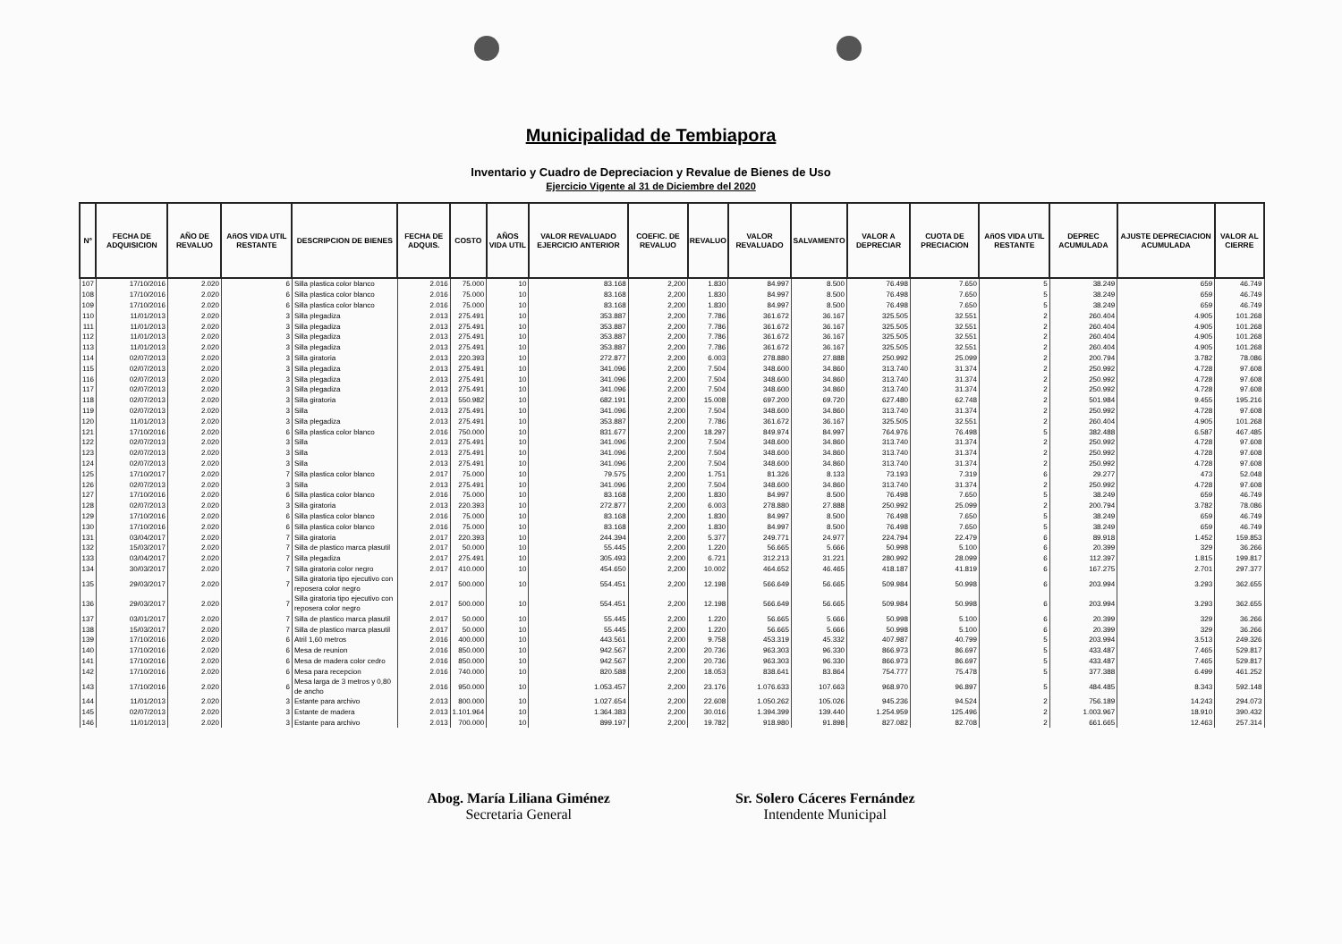Municipalidad de Tembiapora
Inventario y Cuadro de Depreciacion y Revalue de Bienes de Uso
Ejercicio Vigente al 31 de Diciembre del 2020
| Nº | FECHA DE ADQUISICION | AÑO DE REVALUO | AñOS VIDA UTIL RESTANTE | DESCRIPCION DE BIENES | FECHA DE ADQUIS. | COSTO | AÑOS VIDA UTIL | VALOR REVALUADO EJERCICIO ANTERIOR | COEFIC. DE REVALUO | REVALUO | VALOR REVALUADO | SALVAMENTO | VALOR A DEPRECIAR | CUOTA DE PRECIACION | AñOS VIDA UTIL RESTANTE | DEPREC ACUMULADA | AJUSTE DEPRECIACION ACUMULADA | VALOR AL CIERRE |
| --- | --- | --- | --- | --- | --- | --- | --- | --- | --- | --- | --- | --- | --- | --- | --- | --- | --- | --- |
| 107 | 17/10/2016 | 2.020 | 6 | Silla plastica color blanco | 2.016 | 75.000 | 10 | 83.168 | 2,200 | 1.830 | 84.997 | 8.500 | 76.498 | 7.650 | 5 | 38.249 | 659 | 46.749 |
| 108 | 17/10/2016 | 2.020 | 6 | Silla plastica color blanco | 2.016 | 75.000 | 10 | 83.168 | 2,200 | 1.830 | 84.997 | 8.500 | 76.498 | 7.650 | 5 | 38.249 | 659 | 46.749 |
| 109 | 17/10/2016 | 2.020 | 6 | Silla plastica color blanco | 2.016 | 75.000 | 10 | 83.168 | 2,200 | 1.830 | 84.997 | 8.500 | 76.498 | 7.650 | 5 | 38.249 | 659 | 46.749 |
| 110 | 11/01/2013 | 2.020 | 3 | Silla plegadiza | 2.013 | 275.491 | 10 | 353.887 | 2,200 | 7.786 | 361.672 | 36.167 | 325.505 | 32.551 | 2 | 260.404 | 4.905 | 101.268 |
| 111 | 11/01/2013 | 2.020 | 3 | Silla plegadiza | 2.013 | 275.491 | 10 | 353.887 | 2,200 | 7.786 | 361.672 | 36.167 | 325.505 | 32.551 | 2 | 260.404 | 4.905 | 101.268 |
| 112 | 11/01/2013 | 2.020 | 3 | Silla plegadiza | 2.013 | 275.491 | 10 | 353.887 | 2,200 | 7.786 | 361.672 | 36.167 | 325.505 | 32.551 | 2 | 260.404 | 4.905 | 101.268 |
| 113 | 11/01/2013 | 2.020 | 3 | Silla plegadiza | 2.013 | 275.491 | 10 | 353.887 | 2,200 | 7.786 | 361.672 | 36.167 | 325.505 | 32.551 | 2 | 260.404 | 4.905 | 101.268 |
| 114 | 02/07/2013 | 2.020 | 3 | Silla giratoria | 2.013 | 220.393 | 10 | 272.877 | 2,200 | 6.003 | 278.880 | 27.888 | 250.992 | 25.099 | 2 | 200.794 | 3.782 | 78.086 |
| 115 | 02/07/2013 | 2.020 | 3 | Silla plegadiza | 2.013 | 275.491 | 10 | 341.096 | 2,200 | 7.504 | 348.600 | 34.860 | 313.740 | 31.374 | 2 | 250.992 | 4.728 | 97.608 |
| 116 | 02/07/2013 | 2.020 | 3 | Silla plegadiza | 2.013 | 275.491 | 10 | 341.096 | 2,200 | 7.504 | 348.600 | 34.860 | 313.740 | 31.374 | 2 | 250.992 | 4.728 | 97.608 |
| 117 | 02/07/2013 | 2.020 | 3 | Silla plegadiza | 2.013 | 275.491 | 10 | 341.096 | 2,200 | 7.504 | 348.600 | 34.860 | 313.740 | 31.374 | 2 | 250.992 | 4.728 | 97.608 |
| 118 | 02/07/2013 | 2.020 | 3 | Silla giratoria | 2.013 | 550.982 | 10 | 682.191 | 2,200 | 15.008 | 697.200 | 69.720 | 627.480 | 62.748 | 2 | 501.984 | 9.455 | 195.216 |
| 119 | 02/07/2013 | 2.020 | 3 | Silla | 2.013 | 275.491 | 10 | 341.096 | 2,200 | 7.504 | 348.600 | 34.860 | 313.740 | 31.374 | 2 | 250.992 | 4.728 | 97.608 |
| 120 | 11/01/2013 | 2.020 | 3 | Silla plegadiza | 2.013 | 275.491 | 10 | 353.887 | 2,200 | 7.786 | 361.672 | 36.167 | 325.505 | 32.551 | 2 | 260.404 | 4.905 | 101.268 |
| 121 | 17/10/2016 | 2.020 | 6 | Silla plastica color blanco | 2.016 | 750.000 | 10 | 831.677 | 2,200 | 18.297 | 849.974 | 84.997 | 764.976 | 76.498 | 5 | 382.488 | 6.587 | 467.485 |
| 122 | 02/07/2013 | 2.020 | 3 | Silla | 2.013 | 275.491 | 10 | 341.096 | 2,200 | 7.504 | 348.600 | 34.860 | 313.740 | 31.374 | 2 | 250.992 | 4.728 | 97.608 |
| 123 | 02/07/2013 | 2.020 | 3 | Silla | 2.013 | 275.491 | 10 | 341.096 | 2,200 | 7.504 | 348.600 | 34.860 | 313.740 | 31.374 | 2 | 250.992 | 4.728 | 97.608 |
| 124 | 02/07/2013 | 2.020 | 3 | Silla | 2.013 | 275.491 | 10 | 341.096 | 2,200 | 7.504 | 348.600 | 34.860 | 313.740 | 31.374 | 2 | 250.992 | 4.728 | 97.608 |
| 125 | 17/10/2017 | 2.020 | 7 | Silla plastica color blanco | 2.017 | 75.000 | 10 | 79.575 | 2,200 | 1.751 | 81.326 | 8.133 | 73.193 | 7.319 | 6 | 29.277 | 473 | 52.048 |
| 126 | 02/07/2013 | 2.020 | 3 | Silla | 2.013 | 275.491 | 10 | 341.096 | 2,200 | 7.504 | 348.600 | 34.860 | 313.740 | 31.374 | 2 | 250.992 | 4.728 | 97.608 |
| 127 | 17/10/2016 | 2.020 | 6 | Silla plastica color blanco | 2.016 | 75.000 | 10 | 83.168 | 2,200 | 1.830 | 84.997 | 8.500 | 76.498 | 7.650 | 5 | 38.249 | 659 | 46.749 |
| 128 | 02/07/2013 | 2.020 | 3 | Silla giratoria | 2.013 | 220.393 | 10 | 272.877 | 2,200 | 6.003 | 278.880 | 27.888 | 250.992 | 25.099 | 2 | 200.794 | 3.782 | 78.086 |
| 129 | 17/10/2016 | 2.020 | 6 | Silla plastica color blanco | 2.016 | 75.000 | 10 | 83.168 | 2,200 | 1.830 | 84.997 | 8.500 | 76.498 | 7.650 | 5 | 38.249 | 659 | 46.749 |
| 130 | 17/10/2016 | 2.020 | 6 | Silla plastica color blanco | 2.016 | 75.000 | 10 | 83.168 | 2,200 | 1.830 | 84.997 | 8.500 | 76.498 | 7.650 | 5 | 38.249 | 659 | 46.749 |
| 131 | 03/04/2017 | 2.020 | 7 | Silla giratoria | 2.017 | 220.393 | 10 | 244.394 | 2,200 | 5.377 | 249.771 | 24.977 | 224.794 | 22.479 | 6 | 89.918 | 1.452 | 159.853 |
| 132 | 15/03/2017 | 2.020 | 7 | Silla de plastico marca plasutil | 2.017 | 50.000 | 10 | 55.445 | 2,200 | 1.220 | 56.665 | 5.666 | 50.998 | 5.100 | 6 | 20.399 | 329 | 36.266 |
| 133 | 03/04/2017 | 2.020 | 7 | Silla plegadiza | 2.017 | 275.491 | 10 | 305.493 | 2,200 | 6.721 | 312.213 | 31.221 | 280.992 | 28.099 | 6 | 112.397 | 1.815 | 199.817 |
| 134 | 30/03/2017 | 2.020 | 7 | Silla giratoria color negro | 2.017 | 410.000 | 10 | 454.650 | 2,200 | 10.002 | 464.652 | 46.465 | 418.187 | 41.819 | 6 | 167.275 | 2.701 | 297.377 |
| 135 | 29/03/2017 | 2.020 | 7 | Silla giratoria tipo ejecutivo con reposera color negro | 2.017 | 500.000 | 10 | 554.451 | 2,200 | 12.198 | 566.649 | 56.665 | 509.984 | 50.998 | 6 | 203.994 | 3.293 | 362.655 |
| 136 | 29/03/2017 | 2.020 | 7 | Silla giratoria tipo ejecutivo con reposera color negro | 2.017 | 500.000 | 10 | 554.451 | 2,200 | 12.198 | 566.649 | 56.665 | 509.984 | 50.998 | 6 | 203.994 | 3.293 | 362.655 |
| 137 | 03/01/2017 | 2.020 | 7 | Silla de plastico marca plasutil | 2.017 | 50.000 | 10 | 55.445 | 2,200 | 1.220 | 56.665 | 5.666 | 50.998 | 5.100 | 6 | 20.399 | 329 | 36.266 |
| 138 | 15/03/2017 | 2.020 | 7 | Silla de plastico marca plasutil | 2.017 | 50.000 | 10 | 55.445 | 2,200 | 1.220 | 56.665 | 5.666 | 50.998 | 5.100 | 6 | 20.399 | 329 | 36.266 |
| 139 | 17/10/2016 | 2.020 | 6 | Atril 1,60 metros | 2.016 | 400.000 | 10 | 443.561 | 2,200 | 9.758 | 453.319 | 45.332 | 407.987 | 40.799 | 5 | 203.994 | 3.513 | 249.326 |
| 140 | 17/10/2016 | 2.020 | 6 | Mesa de reunion | 2.016 | 850.000 | 10 | 942.567 | 2,200 | 20.736 | 963.303 | 96.330 | 866.973 | 86.697 | 5 | 433.487 | 7.465 | 529.817 |
| 141 | 17/10/2016 | 2.020 | 6 | Mesa de madera color cedro | 2.016 | 850.000 | 10 | 942.567 | 2,200 | 20.736 | 963.303 | 96.330 | 866.973 | 86.697 | 5 | 433.487 | 7.465 | 529.817 |
| 142 | 17/10/2016 | 2.020 | 6 | Mesa para recepcion | 2.016 | 740.000 | 10 | 820.588 | 2,200 | 18.053 | 838.641 | 83.864 | 754.777 | 75.478 | 5 | 377.388 | 6.499 | 461.252 |
| 143 | 17/10/2016 | 2.020 | 6 | Mesa larga de 3 metros y 0,80 de ancho | 2.016 | 950.000 | 10 | 1.053.457 | 2,200 | 23.176 | 1.076.633 | 107.663 | 968.970 | 96.897 | 5 | 484.485 | 8.343 | 592.148 |
| 144 | 11/01/2013 | 2.020 | 3 | Estante para archivo | 2.013 | 800.000 | 10 | 1.027.654 | 2,200 | 22.608 | 1.050.262 | 105.026 | 945.236 | 94.524 | 2 | 756.189 | 14.243 | 294.073 |
| 145 | 02/07/2013 | 2.020 | 3 | Estante de madera | 2.013 | 1.101.964 | 10 | 1.364.383 | 2,200 | 30.016 | 1.394.399 | 139.440 | 1.254.959 | 125.496 | 2 | 1.003.967 | 18.910 | 390.432 |
| 146 | 11/01/2013 | 2.020 | 3 | Estante para archivo | 2.013 | 700.000 | 10 | 899.197 | 2,200 | 19.782 | 918.980 | 91.898 | 827.082 | 82.708 | 2 | 661.665 | 12.463 | 257.314 |
Abog. María Liliana Giménez
Secretaria General
Sr. Solero Cáceres Fernández
Intendente Municipal